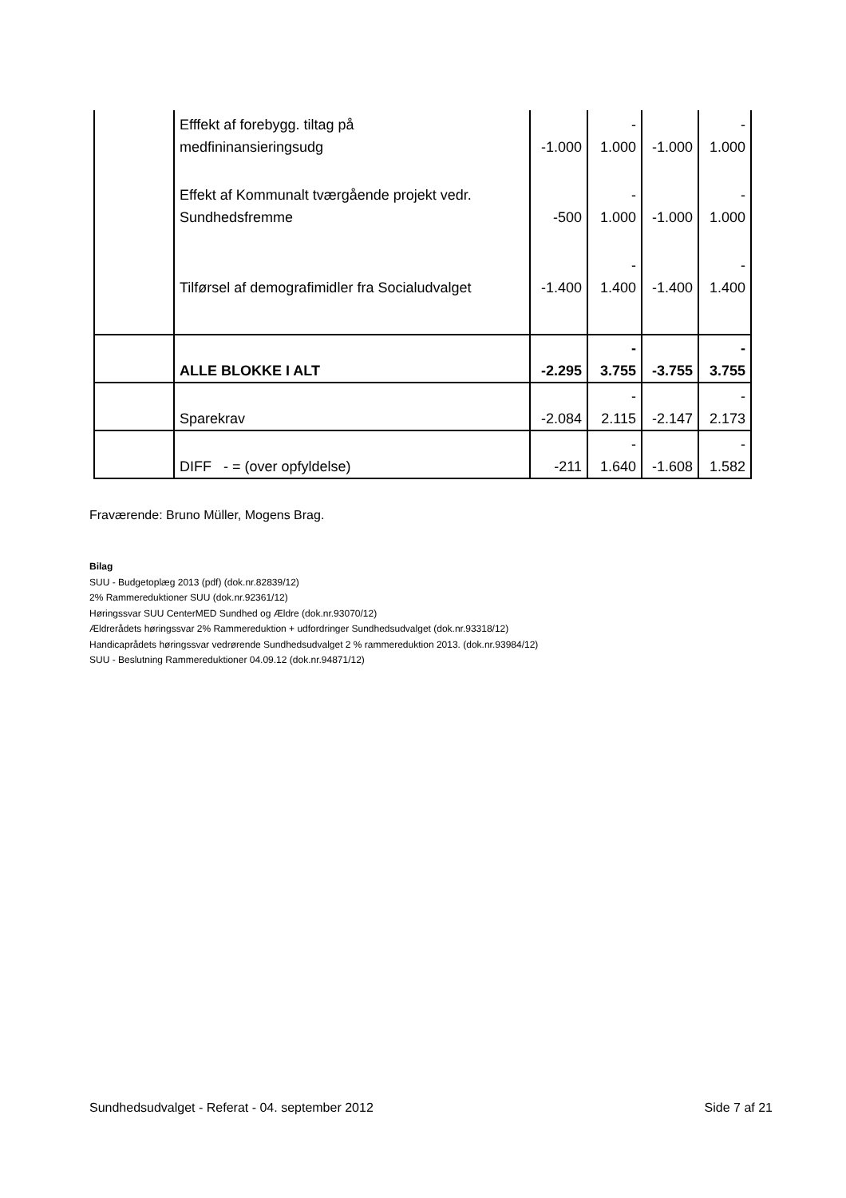| | Efffekt af forebygg. tiltag på medfininansieringsudg | -1.000 | - 1.000 | -1.000 | - 1.000 |
| | Effekt af Kommunalt tværgående projekt vedr. Sundhedsfremme | -500 | - 1.000 | -1.000 | - 1.000 |
| | Tilførsel af demografimidler fra Socialudvalget | -1.400 | - 1.400 | -1.400 | - 1.400 |
| | ALLE BLOKKE I ALT | -2.295 | - 3.755 | -3.755 | - 3.755 |
| | Sparekrav | -2.084 | - 2.115 | -2.147 | - 2.173 |
| | DIFF - = (over opfyldelse) | -211 | - 1.640 | -1.608 | - 1.582 |
Fraværende: Bruno Müller, Mogens Brag.
Bilag
SUU - Budgetoplæg 2013 (pdf) (dok.nr.82839/12)
2% Rammereduktioner SUU (dok.nr.92361/12)
Høringssvar SUU CenterMED Sundhed og Ældre (dok.nr.93070/12)
Ældrerådets høringssvar 2% Rammereduktion + udfordringer Sundhedsudvalget (dok.nr.93318/12)
Handicaprådets høringssvar vedrørende Sundhedsudvalget 2 % rammereduktion 2013. (dok.nr.93984/12)
SUU - Beslutning Rammereduktioner 04.09.12 (dok.nr.94871/12)
Sundhedsudvalget - Referat - 04. september 2012 Side 7 af 21